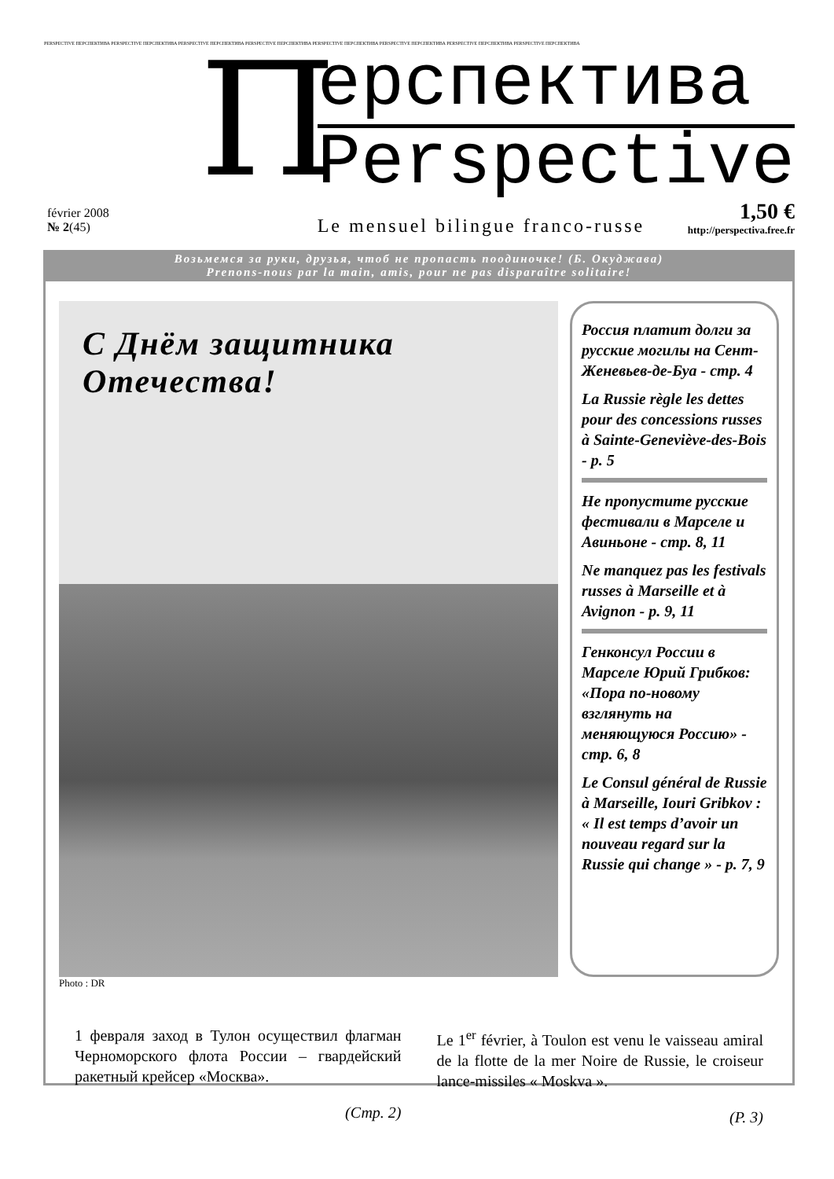PERSPECTIVE ПЕРСПЕКТИВА PERSPECTIVE ПЕРСПЕКТИВА PERSPECTIVE ПЕРСПЕКТИВА PERSPECTIVE ПЕРСПЕКТИВА PERSPECTIVE ПЕРСПЕКТИВА PERSPECTIVE ПЕРСПЕКТИВА PERSPECTIVE ПЕРСПЕКТИВА PERSPECTIVE ПЕРСПЕКТИВА
février 2008
№ 2(45)
П
ерспектива
Perspective
Le mensuel bilingue franco-russe 1,50 €
http://perspectiva.free.fr
Возьмемся за руки, друзья, чтоб не пропасть поодиночке! (Б. Окуджава)
Prenons-nous par la main, amis, pour ne pas disparaître solitaire!
С Днём защитника Отечества!
Россия платит долги за русские могилы на Сент-Женевьев-де-Буа - стр. 4
La Russie règle les dettes pour des concessions russes à Sainte-Geneviève-des-Bois - p. 5
Не пропустите русские фестивали в Марселе и Авиньоне - стр. 8, 11
Ne manquez pas les festivals russes à Marseille et à Avignon - p. 9, 11
Генконсул России в Марселе Юрий Грибков: «Пора по-новому взглянуть на меняющуюся Россию» - стр. 6, 8
Le Consul général de Russie à Marseille, Iouri Gribkov : « Il est temps d’avoir un nouveau regard sur la Russie qui change » - p. 7, 9
Photo : DR
1 февраля заход в Тулон осуществил флагман Черноморского флота России – гвардейский ракетный крейсер «Москва».
(Стр. 2)
Le 1<sup>er</sup> février, à Toulon est venu le vaisseau amiral de la flotte de la mer Noire de Russie, le croiseur lance-missiles « Moskva ».
(P. 3)